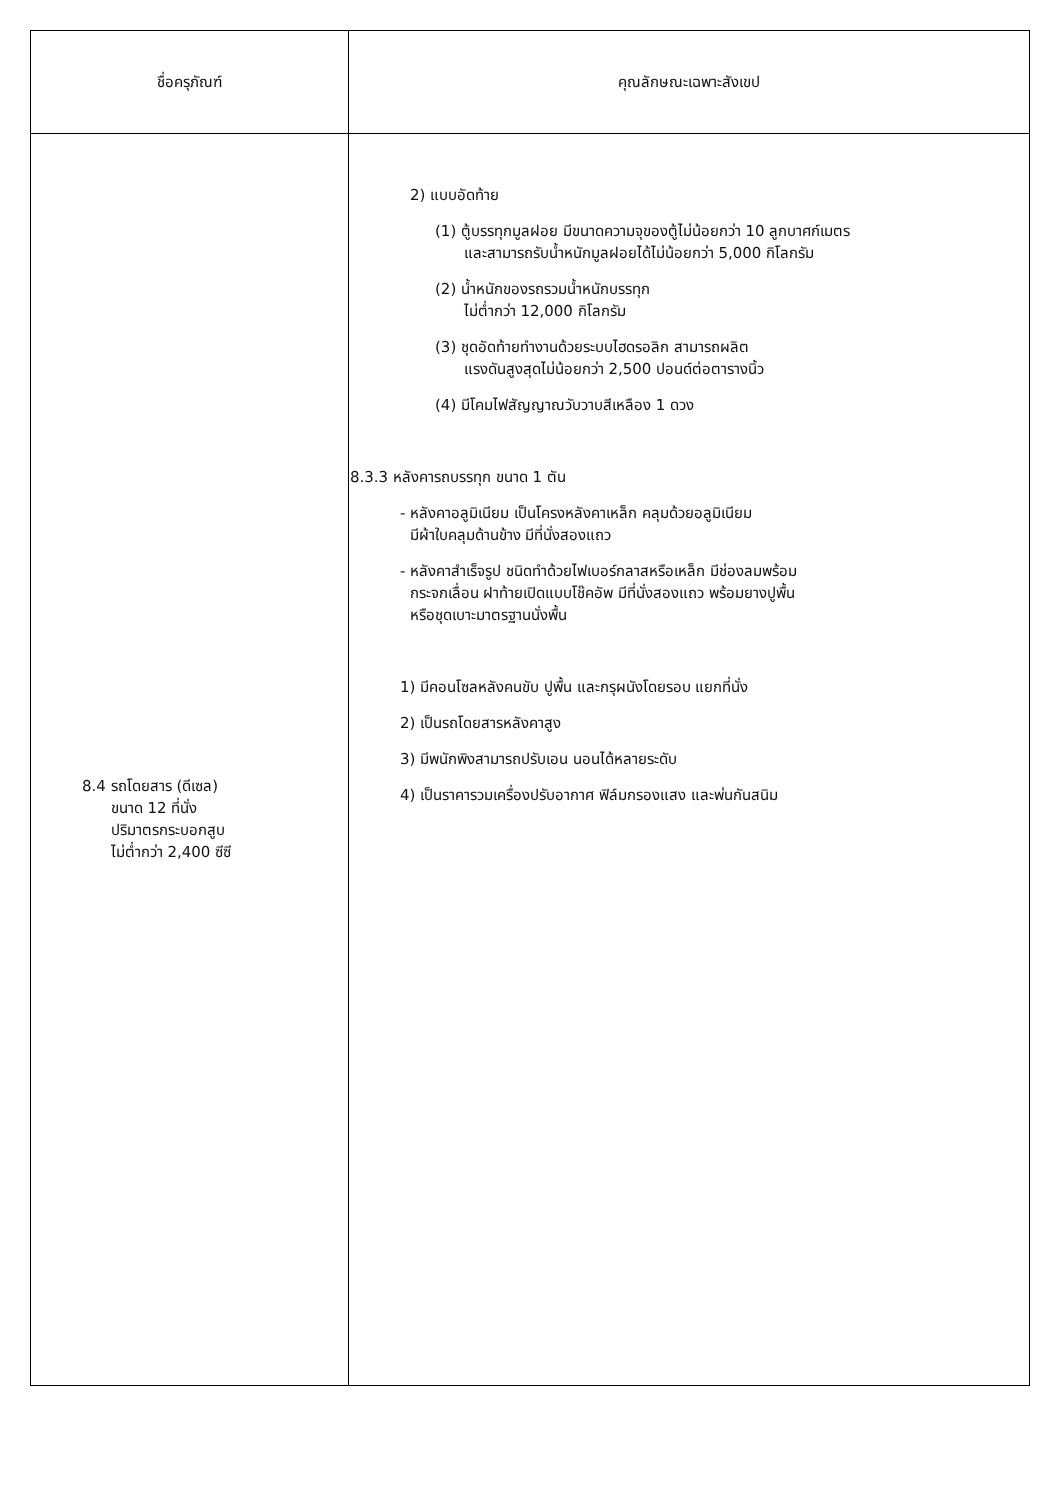| ชื่อครุภัณฑ์ | คุณลักษณะเฉพาะสังเขป |
| --- | --- |
| 8.4 รถโดยสาร (ดีเซล) ขนาด 12 ที่นั่ง ปริมาตรกระบอกสูบ ไม่ต่ำกว่า 2,400 ซีซี | 2) แบบอัดท้าย (1) ตู้บรรทุกมูลฝอย มีขนาดความจุของตู้ไม่น้อยกว่า 10 ลูกบาศก์เมตร และสามารถรับน้ำหนักมูลฝอยได้ไม่น้อยกว่า 5,000 กิโลกรัม (2) น้ำหนักของรถรวมน้ำหนักบรรทุก ไม่ต่ำกว่า 12,000 กิโลกรัม (3) ชุดอัดท้ายทำงานด้วยระบบไฮดรอลิก สามารถผลิต แรงดันสูงสุดไม่น้อยกว่า 2,500 ปอนด์ต่อตารางนิ้ว (4) มีโคมไฟสัญญาณวับวาบสีเหลือง 1 ดวง 8.3.3 หลังคารถบรรทุก ขนาด 1 ตัน - หลังคาอลูมิเนียม เป็นโครงหลังคาเหล็ก คลุมด้วยอลูมิเนียม มีผ้าใบคลุมด้านข้าง มีที่นั่งสองแถว - หลังคาสำเร็จรูป ชนิดทำด้วยไฟเบอร์กลาสหรือเหล็ก มีช่องลมพร้อม กระจกเลื่อน ฝาท้ายเปิดแบบโช๊คอัพ มีที่นั่งสองแถว พร้อมยางปูพื้น หรือชุดเบาะมาตรฐานนั่งพื้น 1) มีคอนโซลหลังคนขับ ปูพื้น และกรุผนังโดยรอบ แยกที่นั่ง 2) เป็นรถโดยสารหลังคาสูง 3) มีพนักพิงสามารถปรับเอน นอนได้หลายระดับ 4) เป็นราคารวมเครื่องปรับอากาศ ฟิล์มกรองแสง และพ่นกันสนิม |